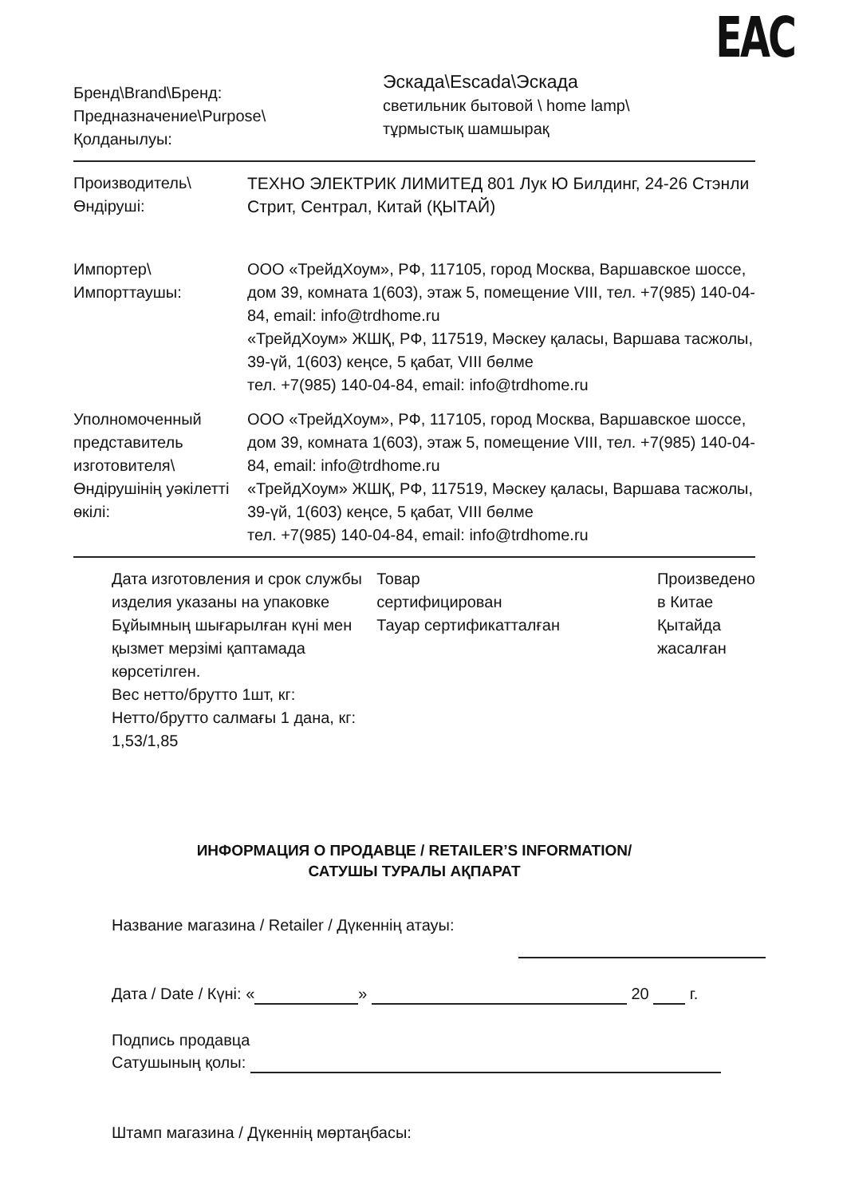EAC
Бренд\Brand\Бренд:
Предназначение\Purpose\
Қолданылуы:
Эскада\Escada\Эскада
светильник бытовой \ home lamp\
тұрмыстық шамшырақ
Производитель\
Өндіруші:
ТЕХНО ЭЛЕКТРИК ЛИМИТЕД 801 Лук Ю Билдинг, 24-26 Стэнли Стрит, Сентрал, Китай (ҚЫТАЙ)
Импортер\
Импорттаушы:
ООО «ТрейдХоум», РФ, 117105, город Москва, Варшавское шоссе, дом 39, комната 1(603), этаж 5, помещение VIII, тел. +7(985) 140-04-84, email: info@trdhome.ru
«ТрейдХоум» ЖШҚ, РФ, 117519, Мәскеу қаласы, Варшава тасжолы, 39-үй, 1(603) кеңсе, 5 қабат, VIII бөлме
тел. +7(985) 140-04-84, email: info@trdhome.ru
Уполномоченный представитель изготовителя\ Өндірушінің уәкілетті өкілі:
ООО «ТрейдХоум», РФ, 117105, город Москва, Варшавское шоссе, дом 39, комната 1(603), этаж 5, помещение VIII, тел. +7(985) 140-04-84, email: info@trdhome.ru
«ТрейдХоум» ЖШҚ, РФ, 117519, Мәскеу қаласы, Варшава тасжолы, 39-үй, 1(603) кеңсе, 5 қабат, VIII бөлме
тел. +7(985) 140-04-84, email: info@trdhome.ru
Дата изготовления и срок службы изделия указаны на упаковке Бұйымның шығарылған күні мен қызмет мерзімі қаптамада көрсетілген.
Вес нетто/брутто 1шт, кг:
Нетто/брутто салмағы 1 дана, кг:
1,53/1,85
Товар
сертифицирован
Тауар сертификатталған
Произведено
в Китае
Қытайда
жасалған
ИНФОРМАЦИЯ О ПРОДАВЦЕ / RETAILER’S INFORMATION/
САТУШЫ ТУРАЛЫ АҚПАРАТ
Название магазина / Retailer / Дүкеннің атауы:
Дата / Date / Күні: « » 20 г.
Подпись продавца
Сатушының қолы:
Штамп магазина / Дүкеннің мөртаңбасы: